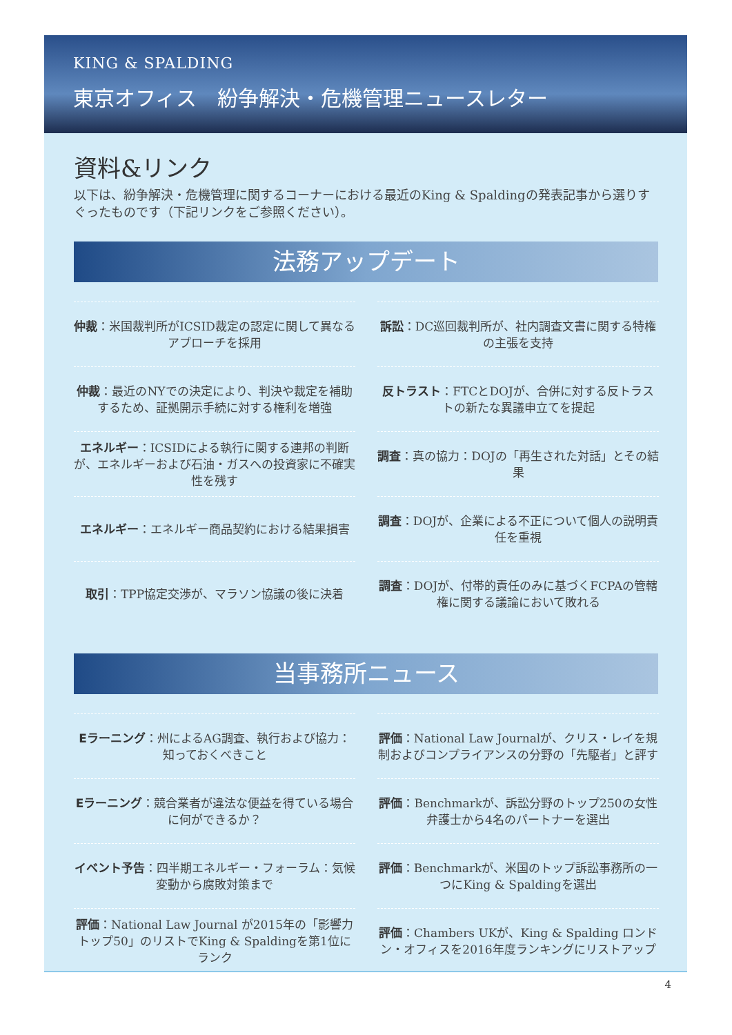KING & SPALDING
東京オフィス　紛争解決・危機管理ニュースレター
資料&リンク
以下は、紛争解決・危機管理に関するコーナーにおける最近のKing & Spaldingの発表記事から選りすぐったものです（下記リンクをご参照ください）。
法務アップデート
仲裁：米国裁判所がICSID裁定の認定に関して異なるアプローチを採用
訴訟：DC巡回裁判所が、社内調査文書に関する特権の主張を支持
仲裁：最近のNYでの決定により、判決や裁定を補助するため、証拠開示手続に対する権利を増強
反トラスト：FTCとDOJが、合併に対する反トラストの新たな異議申立てを提起
エネルギー：ICSIDによる執行に関する連邦の判断が、エネルギーおよび石油・ガスへの投資家に不確実性を残す
調査：真の協力：DOJの「再生された対話」とその結果
エネルギー：エネルギー商品契約における結果損害
調査：DOJが、企業による不正について個人の説明責任を重視
取引：TPP協定交渉が、マラソン協議の後に決着
調査：DOJが、付帯的責任のみに基づくFCPAの管轄権に関する議論において敗れる
当事務所ニュース
Eラーニング：州によるAG調査、執行および協力：知っておくべきこと
評価：National Law Journalが、クリス・レイを規制およびコンプライアンスの分野の「先駆者」と評す
Eラーニング：競合業者が違法な便益を得ている場合に何ができるか？
評価：Benchmarkが、訴訟分野のトップ250の女性弁護士から4名のパートナーを選出
イベント予告：四半期エネルギー・フォーラム：気候変動から腐敗対策まで
評価：Benchmarkが、米国のトップ訴訟事務所の一つにKing & Spaldingを選出
評価：National Law Journal が2015年の「影響力トップ50」のリストでKing & Spaldingを第1位にランク
評価：Chambers UKが、King & Spalding ロンドン・オフィスを2016年度ランキングにリストアップ
4